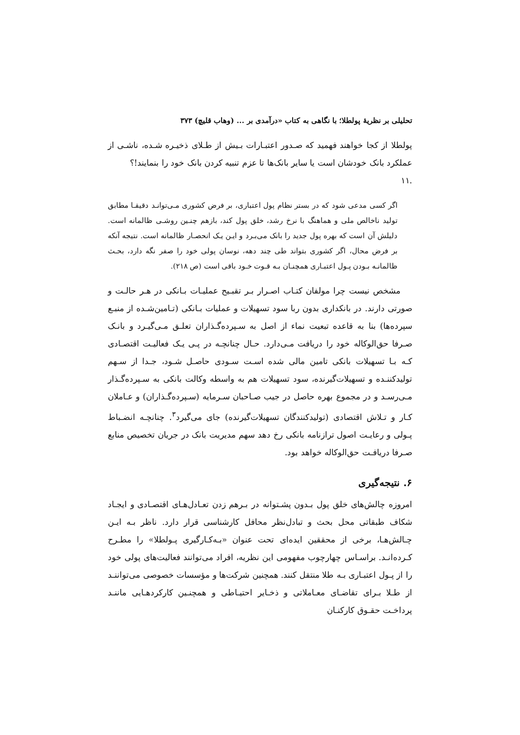تحلیلی بر نظریهٔ پولطلا؛ با نگاهی به کتاب «درآمدی بر ... (وهاب قلیچ) ۳۷۳
پولطلا از کجا خواهند فهمید که صـدور اعتبـارات بـیش از طـلای ذخیـره شـده، ناشـی از عملکرد بانک خودشان است یا سایر بانک‌ها تا عزم تنبیه کردن بانک خود را بنمایند!؟
.۱۱
اگر کسی مدعی شود که در بستر نظام پول اعتباری، بر فرض کشوری مـی‌توانـد دقیقـا مطابق تولید ناخالص ملی و هماهنگ با نرخ رشد، خلق پول کند، بازهم چنـین روشـی ظالمانه است. دلیلش آن است که بهره پول جدید را بانک می‌بـرد و ایـن یـک انحصـار ظالمانه است. نتیجه آنکه بر فرض محال، اگر کشوری بتواند طی چند دهه، نوسان پولی خود را صفر نگه دارد، بحـث ظالمانـه بـودن پـول اعتبـاری همچنـان بـه قـوت خـود باقی است (ص ۲۱۸).
مشخص نیست چرا مولفان کتـاب اصـرار بـر تقبـیح عملیـات بـانکی در هـر حالـت و صورتی دارند. در بانکداری بدون ربا سود تسهیلات و عملیات بـانکی (تـامین‌شـده از منبـع سپرده‌ها) بنا به قاعده تبعیت نماء از اصل به سـپرده‌گـذاران تعلـق مـی‌گیـرد و بانـک صـرفا حق‌الوکاله خود را دریافت مـی‌دارد. حـال چنانچـه در پـی یـک فعالیـت اقتصـادی کـه بـا تسهیلات بانکی تامین مالی شده اسـت سـودی حاصـل شـود، جـدا از سـهم تولیدکننـده و تسهیلات‌گیرنده، سود تسهیلات هم به واسطه وکالت بانکی به سـپرده‌گـذار مـی‌رسـد و در مجموع بهره حاصل در جیب صـاحبان سـرمایه (سـپرده‌گـذاران) و عـاملان کـار و تـلاش اقتصادی (تولیدکنندگان تسهیلات‌گیرنده) جای می‌گیرد<sup>۳</sup>. چنانچـه انضـباط پـولی و رعایـت اصول ترازنامه بانکی رخ دهد سهم مدیریت بانک در جریان تخصیص منابع صـرفا دریافـت حق‌الوکاله خواهد بود.
۶. نتیجه‌گیری
امروزه چالش‌های خلق پول بـدون پشـتوانه در بـرهم زدن تعـادل‌هـای اقتصـادی و ایجـاد شکاف طبقاتی محل بحث و تبادل‌نظر محافل کارشناسی قرار دارد. ناظر بـه ایـن چـالش‌هـا، برخی از محققین ایده‌ای تحت عنوان «بـه‌کـارگیری پـولطلا» را مطـرح کـرده‌انـد. براسـاس چهارچوب مفهومی این نظریه، افراد می‌توانند فعالیت‌های پولی خود را از پـول اعتبـاری بـه طلا منتقل کنند. همچنین شرکت‌ها و مؤسسات خصوصی می‌تواننـد از طـلا بـرای تقاضـای معـاملاتی و ذخـایر احتیـاطی و همچنـین کارکردهـایی ماننـد پرداخـت حقـوق کارکنـان